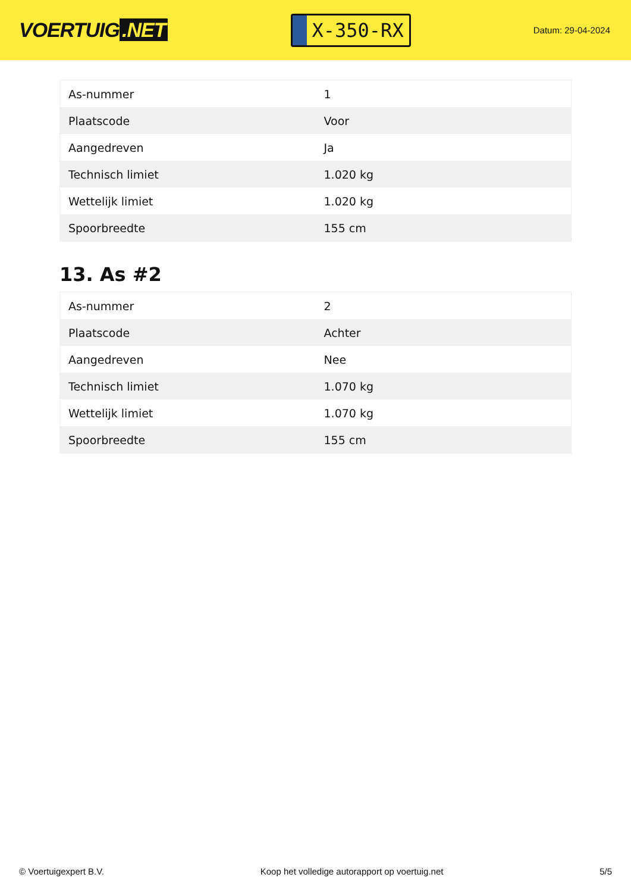VOERTUIG.NET
X-350-RX
Datum: 29-04-2024
| As-nummer | 1 |
| Plaatscode | Voor |
| Aangedreven | Ja |
| Technisch limiet | 1.020 kg |
| Wettelijk limiet | 1.020 kg |
| Spoorbreedte | 155 cm |
13. As #2
| As-nummer | 2 |
| Plaatscode | Achter |
| Aangedreven | Nee |
| Technisch limiet | 1.070 kg |
| Wettelijk limiet | 1.070 kg |
| Spoorbreedte | 155 cm |
© Voertuigexpert B.V. Koop het volledige autorapport op voertuig.net 5/5